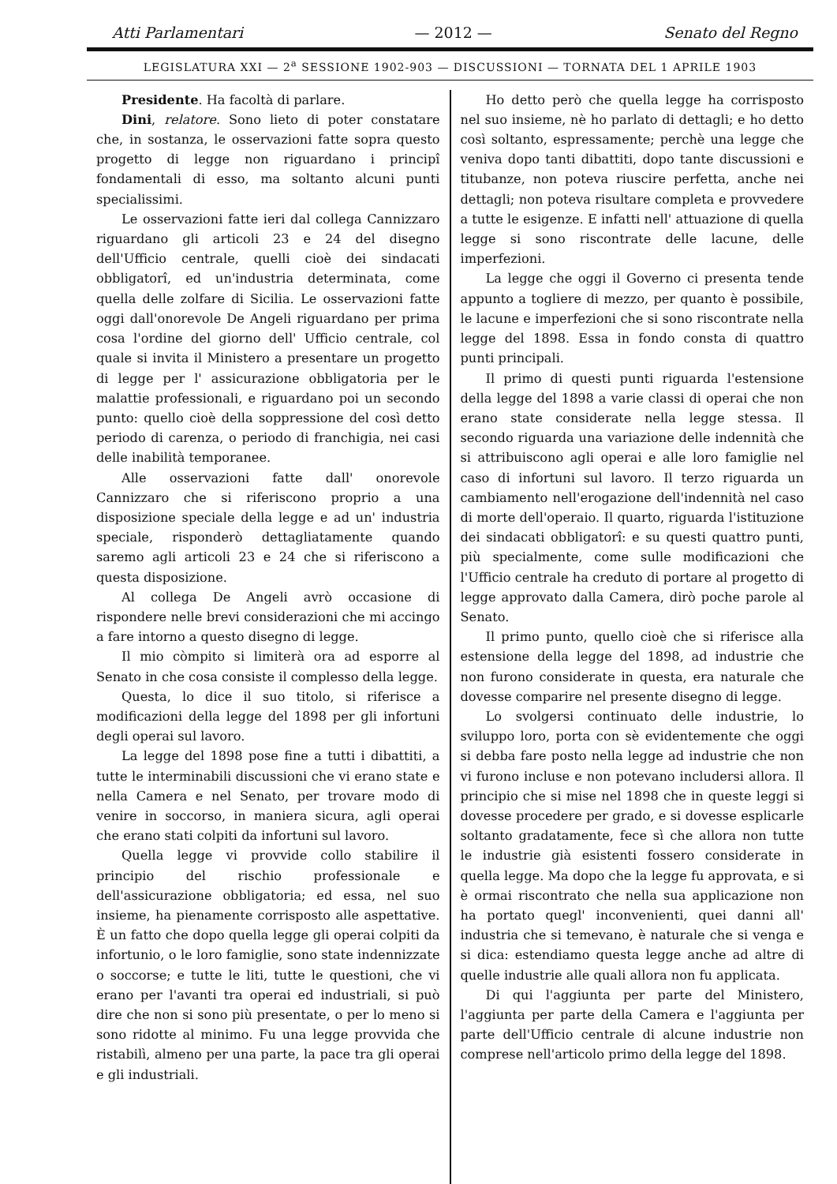Atti Parlamentari — 2012 — Senato del Regno
LEGISLATURA XXI — 2<sup>a</sup> SESSIONE 1902-903 — DISCUSSIONI — TORNATA DEL 1 APRILE 1903
Presidente. Ha facoltà di parlare.
Dini, relatore. Sono lieto di poter constatare che, in sostanza, le osservazioni fatte sopra questo progetto di legge non riguardano i principî fondamentali di esso, ma soltanto alcuni punti specialissimi.
Le osservazioni fatte ieri dal collega Cannizzaro riguardano gli articoli 23 e 24 del disegno dell'Ufficio centrale, quelli cioè dei sindacati obbligatorî, ed un'industria determinata, come quella delle zolfare di Sicilia. Le osservazioni fatte oggi dall'onorevole De Angeli riguardano per prima cosa l'ordine del giorno dell' Ufficio centrale, col quale si invita il Ministero a presentare un progetto di legge per l' assicurazione obbligatoria per le malattie professionali, e riguardano poi un secondo punto: quello cioè della soppressione del così detto periodo di carenza, o periodo di franchigia, nei casi delle inabilità temporanee.
Alle osservazioni fatte dall' onorevole Cannizzaro che si riferiscono proprio a una disposizione speciale della legge e ad un' industria speciale, risponderò dettagliatamente quando saremo agli articoli 23 e 24 che si riferiscono a questa disposizione.
Al collega De Angeli avrò occasione di rispondere nelle brevi considerazioni che mi accingo a fare intorno a questo disegno di legge.
Il mio còmpito si limiterà ora ad esporre al Senato in che cosa consiste il complesso della legge.
Questa, lo dice il suo titolo, si riferisce a modificazioni della legge del 1898 per gli infortuni degli operai sul lavoro.
La legge del 1898 pose fine a tutti i dibattiti, a tutte le interminabili discussioni che vi erano state e nella Camera e nel Senato, per trovare modo di venire in soccorso, in maniera sicura, agli operai che erano stati colpiti da infortuni sul lavoro.
Quella legge vi provvide collo stabilire il principio del rischio professionale e dell'assicurazione obbligatoria; ed essa, nel suo insieme, ha pienamente corrisposto alle aspettative. È un fatto che dopo quella legge gli operai colpiti da infortunio, o le loro famiglie, sono state indennizzate o soccorse; e tutte le liti, tutte le questioni, che vi erano per l'avanti tra operai ed industriali, si può dire che non si sono più presentate, o per lo meno si sono ridotte al minimo. Fu una legge provvida che ristabilì, almeno per una parte, la pace tra gli operai e gli industriali.
Ho detto però che quella legge ha corrisposto nel suo insieme, nè ho parlato di dettagli; e ho detto così soltanto, espressamente; perchè una legge che veniva dopo tanti dibattiti, dopo tante discussioni e titubanze, non poteva riuscire perfetta, anche nei dettagli; non poteva risultare completa e provvedere a tutte le esigenze. E infatti nell' attuazione di quella legge si sono riscontrate delle lacune, delle imperfezioni.
La legge che oggi il Governo ci presenta tende appunto a togliere di mezzo, per quanto è possibile, le lacune e imperfezioni che si sono riscontrate nella legge del 1898. Essa in fondo consta di quattro punti principali.
Il primo di questi punti riguarda l'estensione della legge del 1898 a varie classi di operai che non erano state considerate nella legge stessa. Il secondo riguarda una variazione delle indennità che si attribuiscono agli operai e alle loro famiglie nel caso di infortuni sul lavoro. Il terzo riguarda un cambiamento nell'erogazione dell'indennità nel caso di morte dell'operaio. Il quarto, riguarda l'istituzione dei sindacati obbligatorî: e su questi quattro punti, più specialmente, come sulle modificazioni che l'Ufficio centrale ha creduto di portare al progetto di legge approvato dalla Camera, dirò poche parole al Senato.
Il primo punto, quello cioè che si riferisce alla estensione della legge del 1898, ad industrie che non furono considerate in questa, era naturale che dovesse comparire nel presente disegno di legge.
Lo svolgersi continuato delle industrie, lo sviluppo loro, porta con sè evidentemente che oggi si debba fare posto nella legge ad industrie che non vi furono incluse e non potevano includersi allora. Il principio che si mise nel 1898 che in queste leggi si dovesse procedere per grado, e si dovesse esplicarle soltanto gradatamente, fece sì che allora non tutte le industrie già esistenti fossero considerate in quella legge. Ma dopo che la legge fu approvata, e si è ormai riscontrato che nella sua applicazione non ha portato quegl' inconvenienti, quei danni all' industria che si temevano, è naturale che si venga e si dica: estendiamo questa legge anche ad altre di quelle industrie alle quali allora non fu applicata.
Di qui l'aggiunta per parte del Ministero, l'aggiunta per parte della Camera e l'aggiunta per parte dell'Ufficio centrale di alcune industrie non comprese nell'articolo primo della legge del 1898.